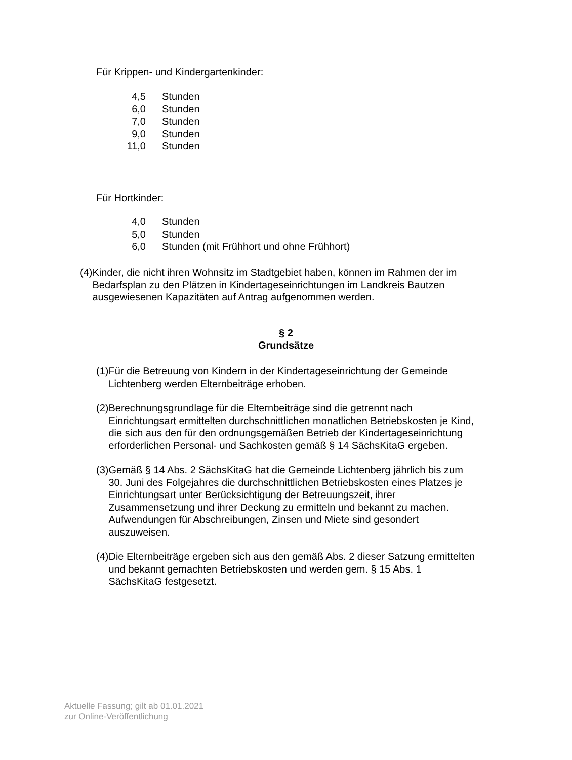Für Krippen- und Kindergartenkinder:
4,5 Stunden
6,0 Stunden
7,0 Stunden
9,0 Stunden
11,0 Stunden
Für Hortkinder:
4,0 Stunden
5,0 Stunden
6,0 Stunden (mit Frühhort und ohne Frühhort)
(4) Kinder, die nicht ihren Wohnsitz im Stadtgebiet haben, können im Rahmen der im Bedarfsplan zu den Plätzen in Kindertageseinrichtungen im Landkreis Bautzen ausgewiesenen Kapazitäten auf Antrag aufgenommen werden.
§ 2
Grundsätze
(1) Für die Betreuung von Kindern in der Kindertageseinrichtung der Gemeinde Lichtenberg werden Elternbeiträge erhoben.
(2) Berechnungsgrundlage für die Elternbeiträge sind die getrennt nach Einrichtungsart ermittelten durchschnittlichen monatlichen Betriebskosten je Kind, die sich aus den für den ordnungsgemäßen Betrieb der Kindertageseinrichtung erforderlichen Personal- und Sachkosten gemäß § 14 SächsKitaG ergeben.
(3) Gemäß § 14 Abs. 2 SächsKitaG hat die Gemeinde Lichtenberg jährlich bis zum 30. Juni des Folgejahres die durchschnittlichen Betriebskosten eines Platzes je Einrichtungsart unter Berücksichtigung der Betreuungszeit, ihrer Zusammensetzung und ihrer Deckung zu ermitteln und bekannt zu machen. Aufwendungen für Abschreibungen, Zinsen und Miete sind gesondert auszuweisen.
(4) Die Elternbeiträge ergeben sich aus den gemäß Abs. 2 dieser Satzung ermittelten und bekannt gemachten Betriebskosten und werden gem. § 15 Abs. 1 SächsKitaG festgesetzt.
Aktuelle Fassung; gilt ab 01.01.2021
zur Online-Veröffentlichung